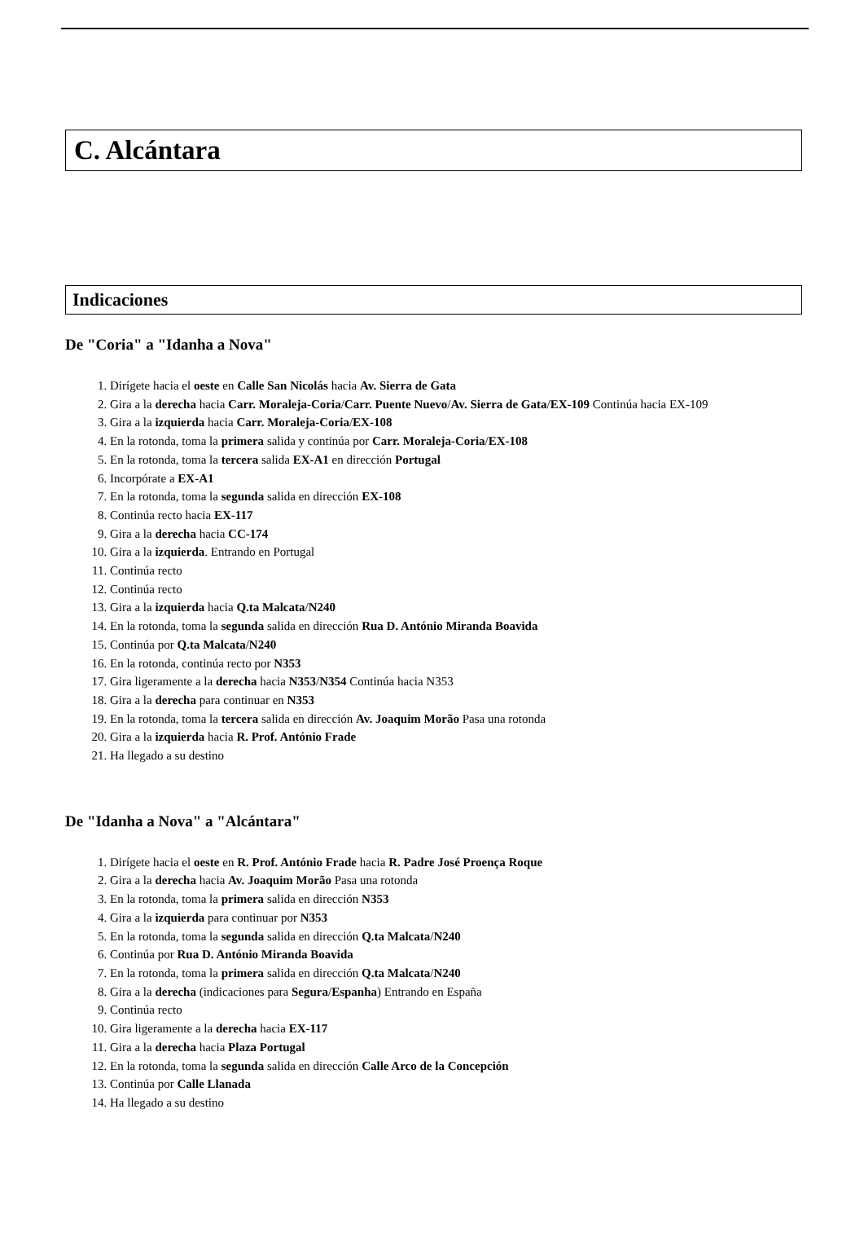C. Alcántara
Indicaciones
De "Coria" a "Idanha a Nova"
1. Dirígete hacia el oeste en Calle San Nicolás hacia Av. Sierra de Gata
2. Gira a la derecha hacia Carr. Moraleja-Coria/Carr. Puente Nuevo/Av. Sierra de Gata/EX-109 Continúa hacia EX-109
3. Gira a la izquierda hacia Carr. Moraleja-Coria/EX-108
4. En la rotonda, toma la primera salida y continúa por Carr. Moraleja-Coria/EX-108
5. En la rotonda, toma la tercera salida EX-A1 en dirección Portugal
6. Incorpórate a EX-A1
7. En la rotonda, toma la segunda salida en dirección EX-108
8. Continúa recto hacia EX-117
9. Gira a la derecha hacia CC-174
10. Gira a la izquierda. Entrando en Portugal
11. Continúa recto
12. Continúa recto
13. Gira a la izquierda hacia Q.ta Malcata/N240
14. En la rotonda, toma la segunda salida en dirección Rua D. António Miranda Boavida
15. Continúa por Q.ta Malcata/N240
16. En la rotonda, continúa recto por N353
17. Gira ligeramente a la derecha hacia N353/N354 Continúa hacia N353
18. Gira a la derecha para continuar en N353
19. En la rotonda, toma la tercera salida en dirección Av. Joaquim Morão Pasa una rotonda
20. Gira a la izquierda hacia R. Prof. António Frade
21. Ha llegado a su destino
De "Idanha a Nova" a "Alcántara"
1. Dirígete hacia el oeste en R. Prof. António Frade hacia R. Padre José Proença Roque
2. Gira a la derecha hacia Av. Joaquim Morão Pasa una rotonda
3. En la rotonda, toma la primera salida en dirección N353
4. Gira a la izquierda para continuar por N353
5. En la rotonda, toma la segunda salida en dirección Q.ta Malcata/N240
6. Continúa por Rua D. António Miranda Boavida
7. En la rotonda, toma la primera salida en dirección Q.ta Malcata/N240
8. Gira a la derecha (indicaciones para Segura/Espanha) Entrando en España
9. Continúa recto
10. Gira ligeramente a la derecha hacia EX-117
11. Gira a la derecha hacia Plaza Portugal
12. En la rotonda, toma la segunda salida en dirección Calle Arco de la Concepción
13. Continúa por Calle Llanada
14. Ha llegado a su destino